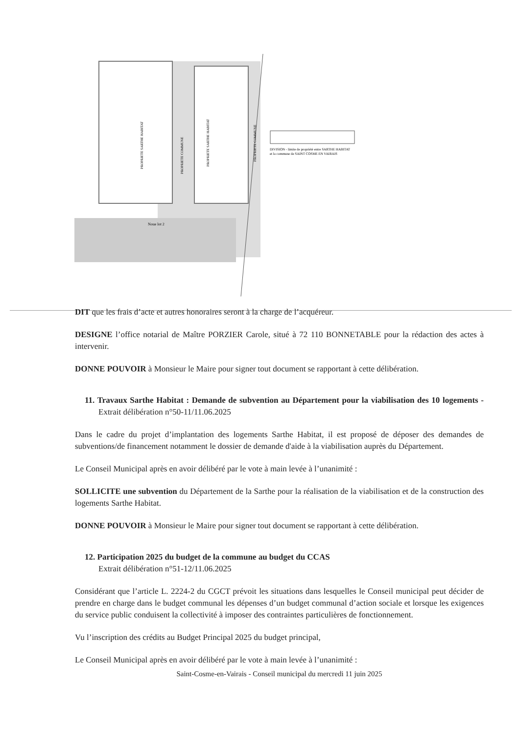PROPRIETE SARTHE HABITAT
PROPRIETE COMMUNE
PROPRIETE SARTHE HABITAT
PROPRIETE COMMUNE
Noue lot 2
DIVISION - limite de propriété entre SARTHE HABITAT
et la commune de SAINT COSME EN VAIRAIS
DIT que les frais d’acte et autres honoraires seront à la charge de l’acquéreur.
DESIGNE l’office notarial de Maître PORZIER Carole, situé à 72 110 BONNETABLE pour la rédaction des actes à intervenir.
DONNE POUVOIR à Monsieur le Maire pour signer tout document se rapportant à cette délibération.
11. Travaux Sarthe Habitat : Demande de subvention au Département pour la viabilisation des 10 logements - Extrait délibération n°50-11/11.06.2025
Dans le cadre du projet d’implantation des logements Sarthe Habitat, il est proposé de déposer des demandes de subventions/de financement notamment le dossier de demande d'aide à la viabilisation auprès du Département.
Le Conseil Municipal après en avoir délibéré par le vote à main levée à l’unanimité :
SOLLICITE une subvention du Département de la Sarthe pour la réalisation de la viabilisation et de la construction des logements Sarthe Habitat.
DONNE POUVOIR à Monsieur le Maire pour signer tout document se rapportant à cette délibération.
12. Participation 2025 du budget de la commune au budget du CCAS
Extrait délibération n°51-12/11.06.2025
Considérant que l’article L. 2224-2 du CGCT prévoit les situations dans lesquelles le Conseil municipal peut décider de prendre en charge dans le budget communal les dépenses d’un budget communal d’action sociale et lorsque les exigences du service public conduisent la collectivité à imposer des contraintes particulières de fonctionnement.
Vu l’inscription des crédits au Budget Principal 2025 du budget principal,
Le Conseil Municipal après en avoir délibéré par le vote à main levée à l’unanimité :
Saint-Cosme-en-Vairais - Conseil municipal du mercredi 11 juin 2025